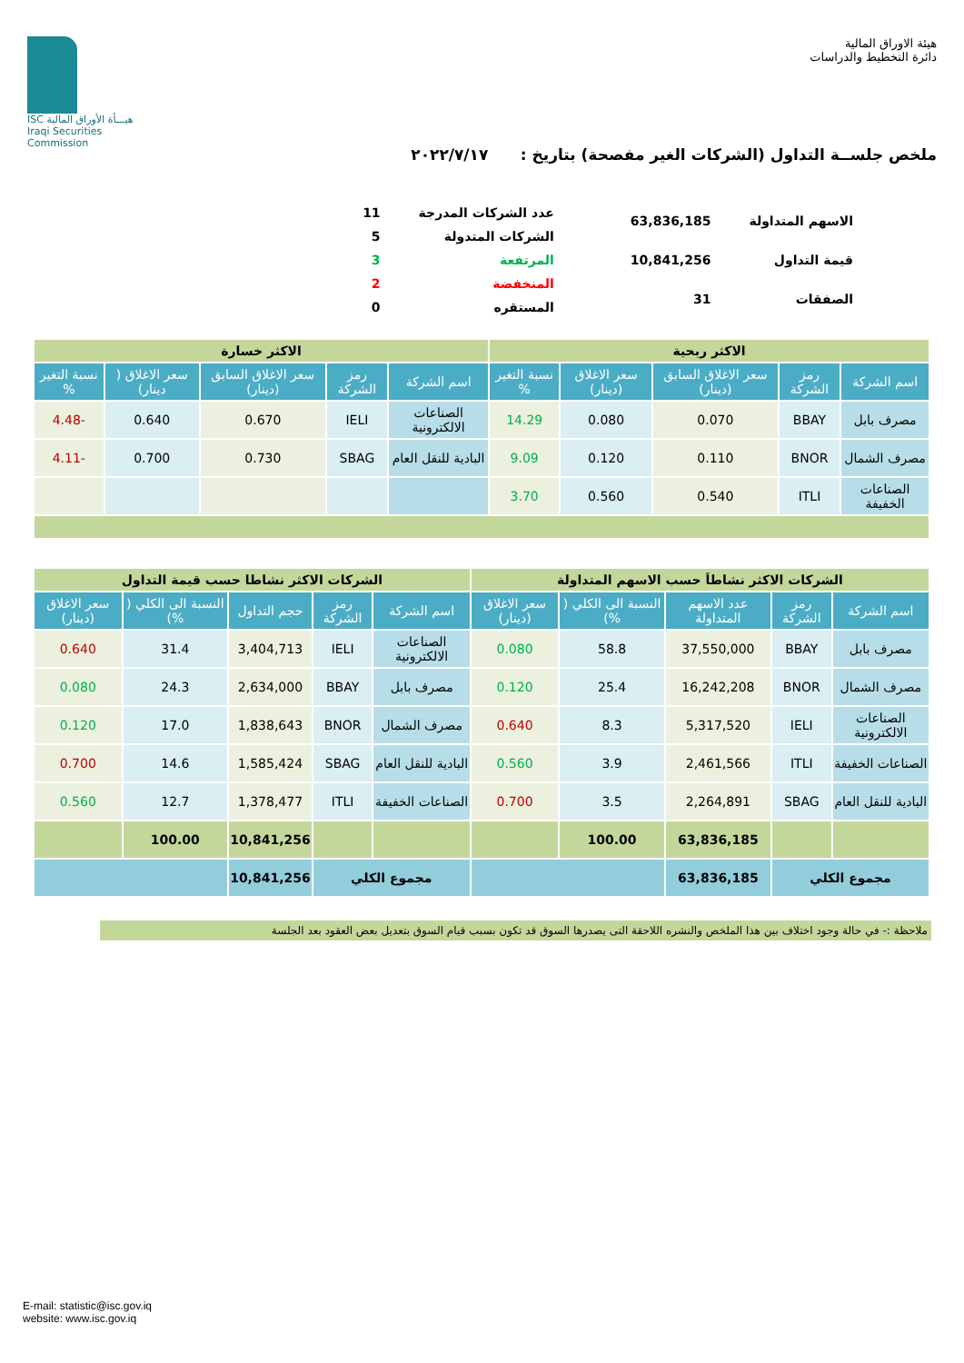هيئة الاوراق المالية
دائرة التخطيط والدراسات
ISC هيـــأة الأوراق المالية
Iraqi Securities Commission
ملخص جلســة التداول (الشركات الغير مفصحة) بتاريخ : ٢٠٢٢/٧/١٧
| الاسهم المتداولة | 63,836,185 |
| قيمة التداول | 10,841,256 |
| الصفقات | 31 |
| عدد الشركات المدرجة | 11 |
| الشركات المتدولة | 5 |
| المرتفعة | 3 |
| المنخفضة | 2 |
| المستقره | 0 |
| الاكثر ربحية | | | | | الاكثر خسارة | | | | |
| اسم الشركة | رمز الشركة | سعر الاغلاق السابق (دينار) | سعر الاغلاق (دينار) | نسبة التغير % | اسم الشركة | رمز الشركة | سعر الاغلاق السابق (دينار) | سعر الاغلاق ( دينار) | نسبة التغير % |
| مصرف بابل | BBAY | 0.070 | 0.080 | 14.29 | الصناعات الالكترونية | IELI | 0.670 | 0.640 | -4.48 |
| مصرف الشمال | BNOR | 0.110 | 0.120 | 9.09 | البادية للنقل العام | SBAG | 0.730 | 0.700 | -4.11 |
| الصناعات الخفيفة | ITLI | 0.540 | 0.560 | 3.70 | | | | | |
| الشركات الاكثر نشاطاَ حسب الاسهم المتداولة | | | | | الشركات الاكثر نشاطا حسب قيمة التداول | | | | |
| اسم الشركة | رمز الشركة | عدد الاسهم المتداولة | النسبة الى الكلي ( %) | سعر الاغلاق (دينار) | اسم الشركة | رمز الشركة | حجم التداول | النسبة الى الكلي ( %) | سعر الاغلاق (دينار) |
| مصرف بابل | BBAY | 37,550,000 | 58.8 | 0.080 | الصناعات الالكترونية | IELI | 3,404,713 | 31.4 | 0.640 |
| مصرف الشمال | BNOR | 16,242,208 | 25.4 | 0.120 | مصرف بابل | BBAY | 2,634,000 | 24.3 | 0.080 |
| الصناعات الالكترونية | IELI | 5,317,520 | 8.3 | 0.640 | مصرف الشمال | BNOR | 1,838,643 | 17.0 | 0.120 |
| الصناعات الخفيفة | ITLI | 2,461,566 | 3.9 | 0.560 | البادية للنقل العام | SBAG | 1,585,424 | 14.6 | 0.700 |
| البادية للنقل العام | SBAG | 2,264,891 | 3.5 | 0.700 | الصناعات الخفيفة | ITLI | 1,378,477 | 12.7 | 0.560 |
| | | 63,836,185 | 100.00 | | | | 10,841,256 | 100.00 | |
| مجموع الكلي | | 63,836,185 | | | مجموع الكلي | | 10,841,256 | | |
ملاحظة :- في حالة وجود اختلاف بين هذا الملخص والنشره اللاحقة التى يصدرها السوق قد تكون بسبب قيام السوق بتعديل بعض العقود بعد الجلسة
E-mail: statistic@isc.gov.iq
website: www.isc.gov.iq